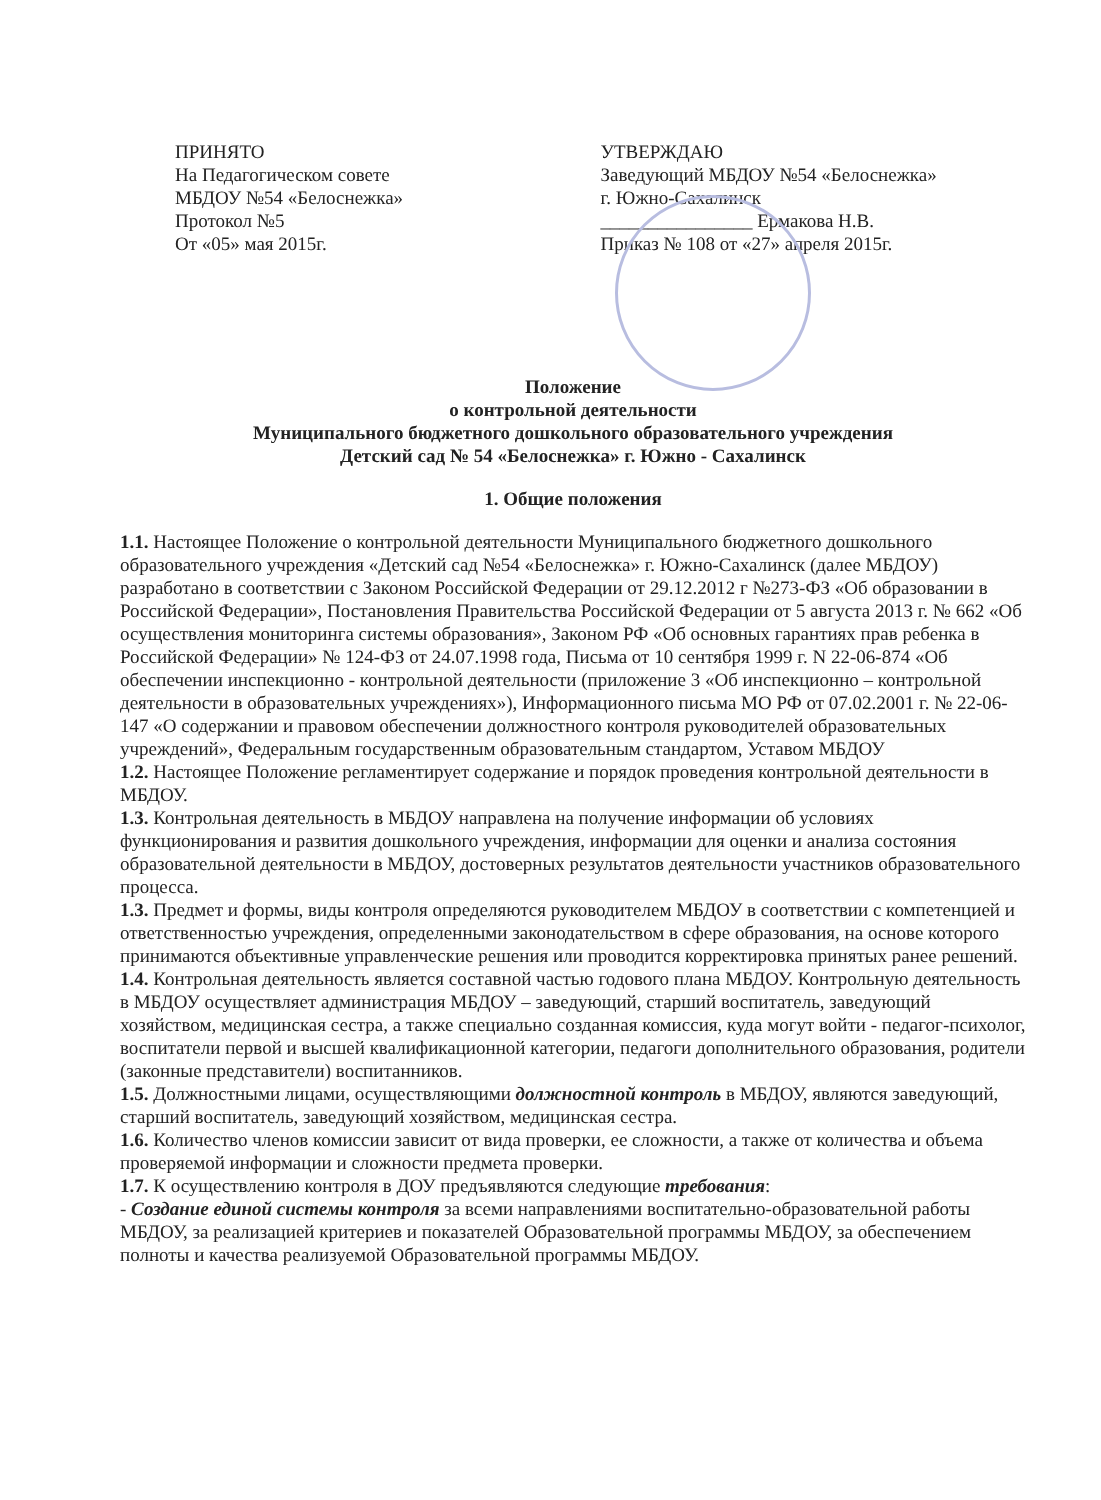ПРИНЯТО
На Педагогическом совете
МБДОУ №54 «Белоснежка»
Протокол №5
От «05» мая 2015г.
УТВЕРЖДАЮ
Заведующий МБДОУ №54 «Белоснежка»
г. Южно-Сахалинск
________________ Ермакова Н.В.
Приказ № 108 от «27» апреля 2015г.
Положение
о контрольной деятельности
Муниципального бюджетного дошкольного образовательного учреждения
Детский сад № 54 «Белоснежка» г. Южно - Сахалинск
1. Общие положения
1.1. Настоящее Положение о контрольной деятельности Муниципального бюджетного дошкольного образовательного учреждения «Детский сад №54 «Белоснежка» г. Южно-Сахалинск (далее МБДОУ) разработано в соответствии с Законом Российской Федерации от 29.12.2012 г №273-ФЗ «Об образовании в Российской Федерации», Постановления Правительства Российской Федерации от 5 августа 2013 г. № 662 «Об осуществления мониторинга системы образования», Законом РФ «Об основных гарантиях прав ребенка в Российской Федерации» № 124-ФЗ от 24.07.1998 года, Письма от 10 сентября 1999 г. N 22-06-874 «Об обеспечении инспекционно - контрольной деятельности (приложение 3 «Об инспекционно – контрольной деятельности в образовательных учреждениях»), Информационного письма МО РФ от 07.02.2001 г. № 22-06-147 «О содержании и правовом обеспечении должностного контроля руководителей образовательных учреждений», Федеральным государственным образовательным стандартом, Уставом МБДОУ
1.2. Настоящее Положение регламентирует содержание и порядок проведения контрольной деятельности в МБДОУ.
1.3. Контрольная деятельность в МБДОУ направлена на получение информации об условиях функционирования и развития дошкольного учреждения, информации для оценки и анализа состояния образовательной деятельности в МБДОУ, достоверных результатов деятельности участников образовательного процесса.
1.3. Предмет и формы, виды контроля определяются руководителем МБДОУ в соответствии с компетенцией и ответственностью учреждения, определенными законодательством в сфере образования, на основе которого принимаются объективные управленческие решения или проводится корректировка принятых ранее решений.
1.4. Контрольная деятельность является составной частью годового плана МБДОУ. Контрольную деятельность в МБДОУ осуществляет администрация МБДОУ – заведующий, старший воспитатель, заведующий хозяйством, медицинская сестра, а также специально созданная комиссия, куда могут войти - педагог-психолог, воспитатели первой и высшей квалификационной категории, педагоги дополнительного образования, родители (законные представители) воспитанников.
1.5. Должностными лицами, осуществляющими должностной контроль в МБДОУ, являются заведующий, старший воспитатель, заведующий хозяйством, медицинская сестра.
1.6. Количество членов комиссии зависит от вида проверки, ее сложности, а также от количества и объема проверяемой информации и сложности предмета проверки.
1.7. К осуществлению контроля в ДОУ предъявляются следующие требования:
- Создание единой системы контроля за всеми направлениями воспитательно-образовательной работы МБДОУ, за реализацией критериев и показателей Образовательной программы МБДОУ, за обеспечением полноты и качества реализуемой Образовательной программы МБДОУ.